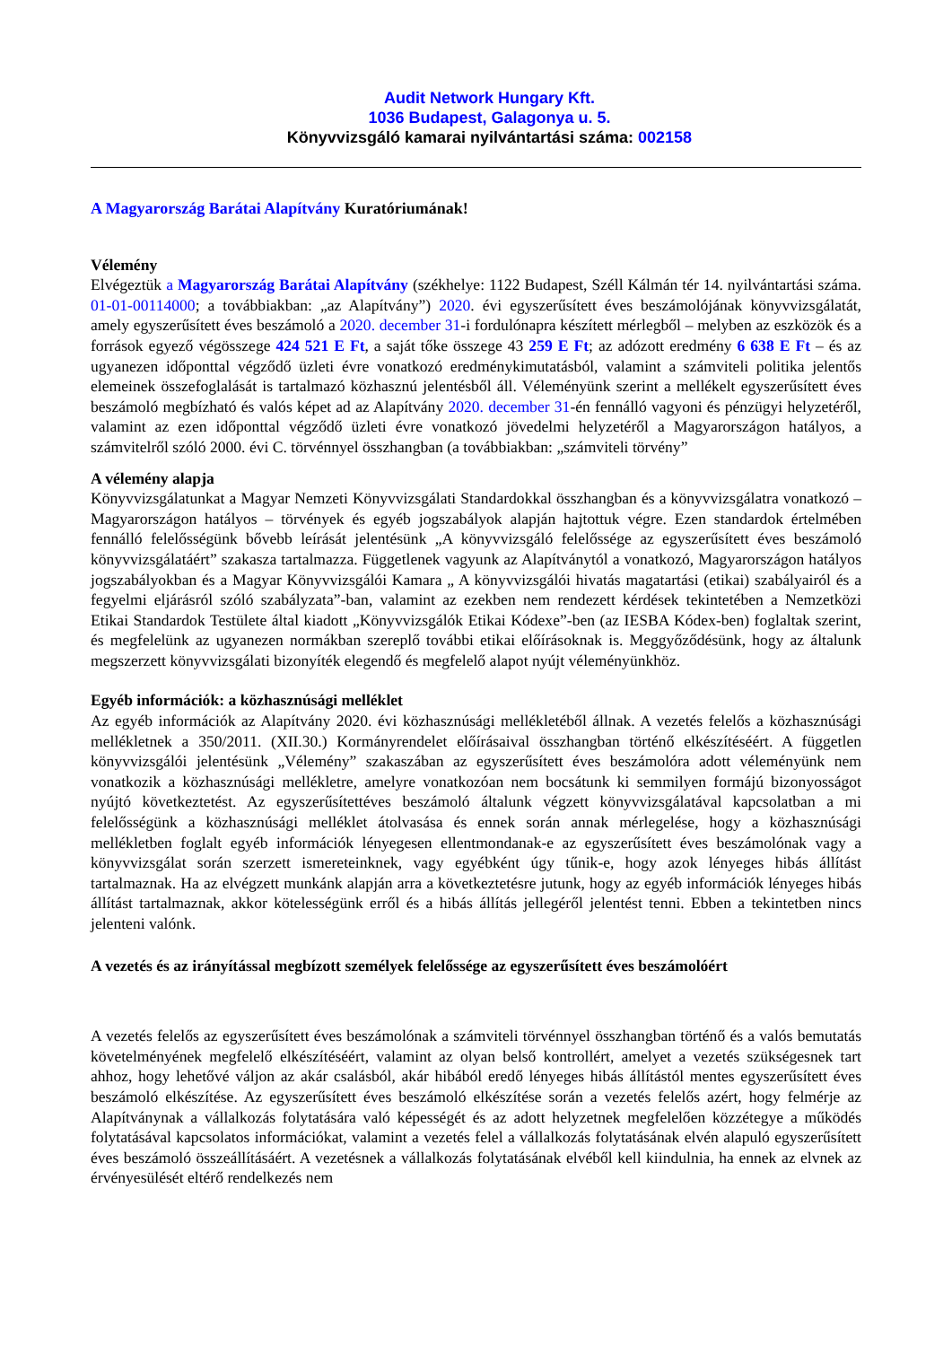Audit Network Hungary Kft.
1036 Budapest, Galagonya u. 5.
Könyvvizsgáló kamarai nyilvántartási száma: 002158
A Magyarország Barátai Alapítvány Kuratóriumának!
Vélemény
Elvégeztük a Magyarország Barátai Alapítvány (székhelye: 1122 Budapest, Széll Kálmán tér 14. nyilvántartási száma. 01-01-00114000; a továbbiakban: „az Alapítvány”) 2020. évi egyszerűsített éves beszámolójának könyvvizsgálatát, amely egyszerűsített éves beszámoló a 2020. december 31-i fordulónapra készített mérlegből – melyben az eszközök és a források egyező végösszege 424 521 E Ft, a saját tőke összege 43 259 E Ft; az adózott eredmény 6 638 E Ft – és az ugyanezen időponttal végződő üzleti évre vonatkozó eredménykimutatásból, valamint a számviteli politika jelentős elemeinek összefoglalását is tartalmazó közhasznú jelentésből áll. Véleményünk szerint a mellékelt egyszerűsített éves beszámoló megbízható és valós képet ad az Alapítvány 2020. december 31-én fennálló vagyoni és pénzügyi helyzetéről, valamint az ezen időponttal végződő üzleti évre vonatkozó jövedelmi helyzetéről a Magyarországon hatályos, a számvitelről szóló 2000. évi C. törvénnyel összhangban (a továbbiakban: „számviteli törvény”
A vélemény alapja
Könyvvizsgálatunkat a Magyar Nemzeti Könyvvizsgálati Standardokkal összhangban és a könyvvizsgálatra vonatkozó – Magyarországon hatályos – törvények és egyéb jogszabályok alapján hajtottuk végre. Ezen standardok értelmében fennálló felelősségünk bővebb leírását jelentésünk „A könyvvizsgáló felelőssége az egyszerűsített éves beszámoló könyvvizsgálatáért” szakasza tartalmazza. Függetlenek vagyunk az Alapítványtól a vonatkozó, Magyarországon hatályos jogszabályokban és a Magyar Könyvvizsgálói Kamara „ A könyvvizsgálói hivatás magatartási (etikai) szabályairól és a fegyelmi eljárásról szóló szabályzata”-ban, valamint az ezekben nem rendezett kérdések tekintetében a Nemzetközi Etikai Standardok Testülete által kiadott „Könyvvizsgálók Etikai Kódexe”-ben (az IESBA Kódex-ben) foglaltak szerint, és megfelelünk az ugyanezen normákban szereplő további etikai előírásoknak is. Meggyőződésünk, hogy az általunk megszerzett könyvvizsgálati bizonyíték elegendő és megfelelő alapot nyújt véleményünkhöz.
Egyéb információk: a közhasznúsági melléklet
Az egyéb információk az Alapítvány 2020. évi közhasznúsági mellékletéből állnak. A vezetés felelős a közhasznúsági mellékletnek a 350/2011. (XII.30.) Kormányrendelet előírásaival összhangban történő elkészítéséért. A független könyvvizsgálói jelentésünk „Vélemény” szakaszában az egyszerűsített éves beszámolóra adott véleményünk nem vonatkozik a közhasznúsági mellékletre, amelyre vonatkozóan nem bocsátunk ki semmilyen formájú bizonyosságot nyújtó következtetést. Az egyszerűsítettéves beszámoló általunk végzett könyvvizsgálatával kapcsolatban a mi felelősségünk a közhasznúsági melléklet átolvasása és ennek során annak mérlegelése, hogy a közhasznúsági mellékletben foglalt egyéb információk lényegesen ellentmondanak-e az egyszerűsített éves beszámolónak vagy a könyvvizsgálat során szerzett ismereteinknek, vagy egyébként úgy tűnik-e, hogy azok lényeges hibás állítást tartalmaznak. Ha az elvégzett munkánk alapján arra a következtetésre jutunk, hogy az egyéb információk lényeges hibás állítást tartalmaznak, akkor kötelességünk erről és a hibás állítás jellegéről jelentést tenni. Ebben a tekintetben nincs jelenteni valónk.
A vezetés és az irányítással megbízott személyek felelőssége az egyszerűsített éves beszámolóért
A vezetés felelős az egyszerűsített éves beszámolónak a számviteli törvénnyel összhangban történő és a valós bemutatás követelményének megfelelő elkészítéséért, valamint az olyan belső kontrollért, amelyet a vezetés szükségesnek tart ahhoz, hogy lehetővé váljon az akár csalásból, akár hibából eredő lényeges hibás állítástól mentes egyszerűsített éves beszámoló elkészítése. Az egyszerűsített éves beszámoló elkészítése során a vezetés felelős azért, hogy felmérje az Alapítványnak a vállalkozás folytatására való képességét és az adott helyzetnek megfelelően közzétegye a működés folytatásával kapcsolatos információkat, valamint a vezetés felel a vállalkozás folytatásának elvén alapuló egyszerűsített éves beszámoló összeállításáért. A vezetésnek a vállalkozás folytatásának elvéből kell kiindulnia, ha ennek az elvnek az érvényesülését eltérő rendelkezés nem